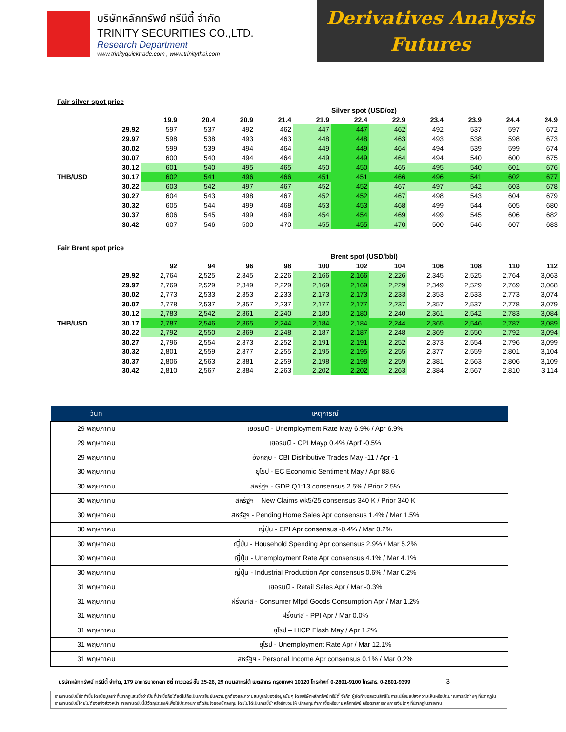บริษัทหลักทรัพย์ ทรีนีตี้ จำกัด
TRINITY SECURITIES CO.,LTD.
Research Department
www.trinityquicktrade.com , www.trinitythai.com
Derivatives Analysis
Futures
Fair silver spot price
| | | Silver spot (USD/oz) | | | | | | | | | | |
| | | 19.9 | 20.4 | 20.9 | 21.4 | 21.9 | 22.4 | 22.9 | 23.4 | 23.9 | 24.4 | 24.9 |
| | 29.92 | 597 | 537 | 492 | 462 | 447 | 447 | 462 | 492 | 537 | 597 | 672 |
| | 29.97 | 598 | 538 | 493 | 463 | 448 | 448 | 463 | 493 | 538 | 598 | 673 |
| | 30.02 | 599 | 539 | 494 | 464 | 449 | 449 | 464 | 494 | 539 | 599 | 674 |
| | 30.07 | 600 | 540 | 494 | 464 | 449 | 449 | 464 | 494 | 540 | 600 | 675 |
| | 30.12 | 601 | 540 | 495 | 465 | 450 | 450 | 465 | 495 | 540 | 601 | 676 |
| THB/USD | 30.17 | 602 | 541 | 496 | 466 | 451 | 451 | 466 | 496 | 541 | 602 | 677 |
| | 30.22 | 603 | 542 | 497 | 467 | 452 | 452 | 467 | 497 | 542 | 603 | 678 |
| | 30.27 | 604 | 543 | 498 | 467 | 452 | 452 | 467 | 498 | 543 | 604 | 679 |
| | 30.32 | 605 | 544 | 499 | 468 | 453 | 453 | 468 | 499 | 544 | 605 | 680 |
| | 30.37 | 606 | 545 | 499 | 469 | 454 | 454 | 469 | 499 | 545 | 606 | 682 |
| | 30.42 | 607 | 546 | 500 | 470 | 455 | 455 | 470 | 500 | 546 | 607 | 683 |
Fair Brent spot price
| | | Brent spot (USD/bbl) | | | | | | | | | | |
| | | 92 | 94 | 96 | 98 | 100 | 102 | 104 | 106 | 108 | 110 | 112 |
| | 29.92 | 2,764 | 2,525 | 2,345 | 2,226 | 2,166 | 2,166 | 2,226 | 2,345 | 2,525 | 2,764 | 3,063 |
| | 29.97 | 2,769 | 2,529 | 2,349 | 2,229 | 2,169 | 2,169 | 2,229 | 2,349 | 2,529 | 2,769 | 3,068 |
| | 30.02 | 2,773 | 2,533 | 2,353 | 2,233 | 2,173 | 2,173 | 2,233 | 2,353 | 2,533 | 2,773 | 3,074 |
| | 30.07 | 2,778 | 2,537 | 2,357 | 2,237 | 2,177 | 2,177 | 2,237 | 2,357 | 2,537 | 2,778 | 3,079 |
| | 30.12 | 2,783 | 2,542 | 2,361 | 2,240 | 2,180 | 2,180 | 2,240 | 2,361 | 2,542 | 2,783 | 3,084 |
| THB/USD | 30.17 | 2,787 | 2,546 | 2,365 | 2,244 | 2,184 | 2,184 | 2,244 | 2,365 | 2,546 | 2,787 | 3,089 |
| | 30.22 | 2,792 | 2,550 | 2,369 | 2,248 | 2,187 | 2,187 | 2,248 | 2,369 | 2,550 | 2,792 | 3,094 |
| | 30.27 | 2,796 | 2,554 | 2,373 | 2,252 | 2,191 | 2,191 | 2,252 | 2,373 | 2,554 | 2,796 | 3,099 |
| | 30.32 | 2,801 | 2,559 | 2,377 | 2,255 | 2,195 | 2,195 | 2,255 | 2,377 | 2,559 | 2,801 | 3,104 |
| | 30.37 | 2,806 | 2,563 | 2,381 | 2,259 | 2,198 | 2,198 | 2,259 | 2,381 | 2,563 | 2,806 | 3,109 |
| | 30.42 | 2,810 | 2,567 | 2,384 | 2,263 | 2,202 | 2,202 | 2,263 | 2,384 | 2,567 | 2,810 | 3,114 |
| วันที่ | เหตุการณ์ |
| --- | --- |
| 29 พฤษภาคม | เยอรมนี - Unemployment Rate May 6.9% / Apr 6.9% |
| 29 พฤษภาคม | เยอรมนี - CPI Mayp 0.4% /Aprf -0.5% |
| 29 พฤษภาคม | อังกฤษ - CBI Distributive Trades May -11 / Apr -1 |
| 30 พฤษภาคม | ยุโรป - EC Economic Sentiment May / Apr 88.6 |
| 30 พฤษภาคม | สหรัฐฯ - GDP Q1:13 consensus 2.5% / Prior 2.5% |
| 30 พฤษภาคม | สหรัฐฯ – New Claims wk5/25 consensus 340 K / Prior 340 K |
| 30 พฤษภาคม | สหรัฐฯ - Pending Home Sales Apr consensus 1.4% / Mar 1.5% |
| 30 พฤษภาคม | ญี่ปุ่น - CPI Apr consensus -0.4% / Mar 0.2% |
| 30 พฤษภาคม | ญี่ปุ่น - Household Spending Apr consensus 2.9% / Mar 5.2% |
| 30 พฤษภาคม | ญี่ปุ่น - Unemployment Rate Apr consensus 4.1% / Mar 4.1% |
| 30 พฤษภาคม | ญี่ปุ่น - Industrial Production Apr consensus 0.6% / Mar 0.2% |
| 31 พฤษภาคม | เยอรมนี - Retail Sales Apr / Mar -0.3% |
| 31 พฤษภาคม | ฝรั่งเศส - Consumer Mfgd Goods Consumption Apr / Mar 1.2% |
| 31 พฤษภาคม | ฝรั่งเศส - PPI Apr / Mar 0.0% |
| 31 พฤษภาคม | ยุโรป – HICP Flash May / Apr 1.2% |
| 31 พฤษภาคม | ยุโรป - Unemployment Rate Apr / Mar 12.1% |
| 31 พฤษภาคม | สหรัฐฯ - Personal Income Apr consensus 0.1% / Mar 0.2% |
บริษัทหลักทรัพย์ ทรีนีตี้ จำกัด, 179 อาคารบางกอก ซิตี้ ทาวเวอร์ ชั้น 25-26, 29 ถนนสาทรใต้ เขตสาทร กรุงเทพฯ 10120 โทรศัพท์ 0-2801-9100 โทรสาร. 0-2801-9399 3
รายงานฉบับนี้จัดทำขึ้นโดยข้อมูลเท่าที่ปรากฏและเชื่อว่าเป็นที่น่าเชื่อถือได้แต่ไม่ถือเป็นการยืนยันความถูกต้องและความสมบูรณ์ของข้อมูลนั้นๆ โดยบริษัทหลักทรัพย์ ทรีนีตี้ จำกัด ผู้จัดทำขอสงวนสิทธิ์ในการเปลี่ยนแปลงความเห็นหรือประมาณการณ์ต่างๆ ที่ปรากฏในรายงานฉบับนี้โดยไม่ต้องแจ้งล่วงหน้า รายงานฉบับนี้มีวัตถุประสงค์เพื่อใช้ประกอบการตัดสินใจของนักลงทุน โดยไม่ได้เป็นการชี้นำหรือชักชวนให้ นักลงทุนทำการซื้อหรือขาย หลักทรัพย์ หรือตราสารทางการเงินใดๆ ที่ปรากฏในรายงาน